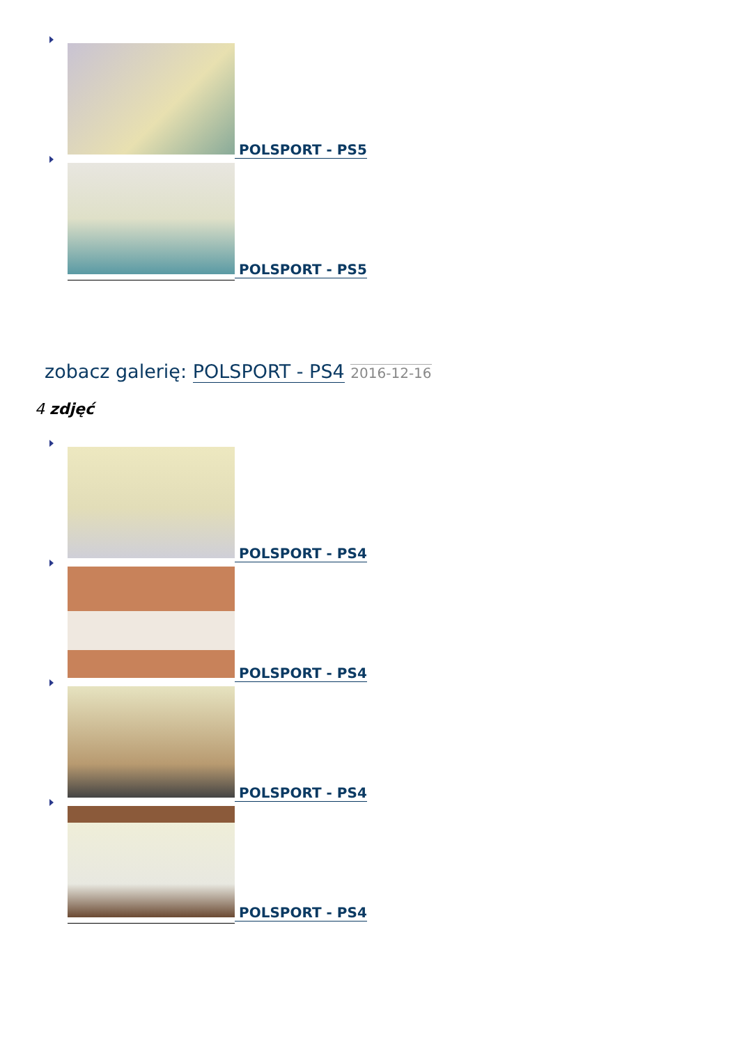POLSPORT - PS5
POLSPORT - PS5
zobacz galerię: POLSPORT - PS4 2016-12-16
4 zdjęć
POLSPORT - PS4
POLSPORT - PS4
POLSPORT - PS4
POLSPORT - PS4